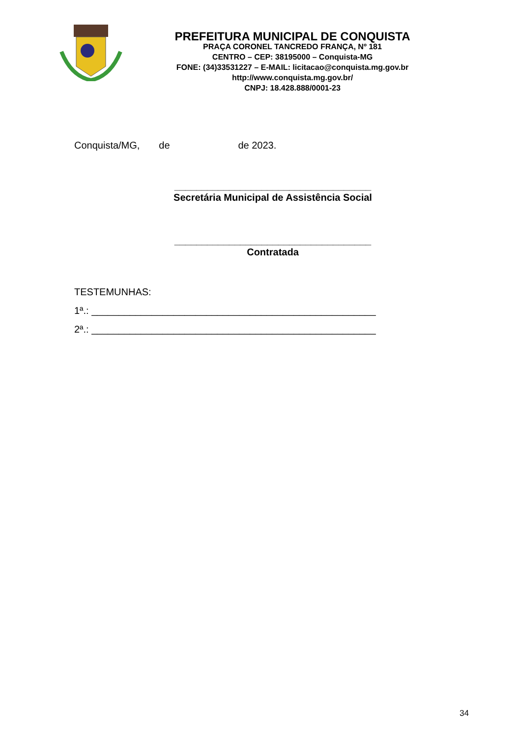PREFEITURA MUNICIPAL DE CONQUISTA
PRAÇA CORONEL TANCREDO FRANÇA, Nº 181
CENTRO – CEP: 38195000 – Conquista-MG
FONE: (34)33531227 – E-MAIL: licitacao@conquista.mg.gov.br
http://www.conquista.mg.gov.br/
CNPJ: 18.428.888/0001-23
Conquista/MG, de de 2023.
____________________________________
Secretária Municipal de Assistência Social
____________________________________
Contratada
TESTEMUNHAS:
1ª.: ____________________________________________________
2ª.: ____________________________________________________
34